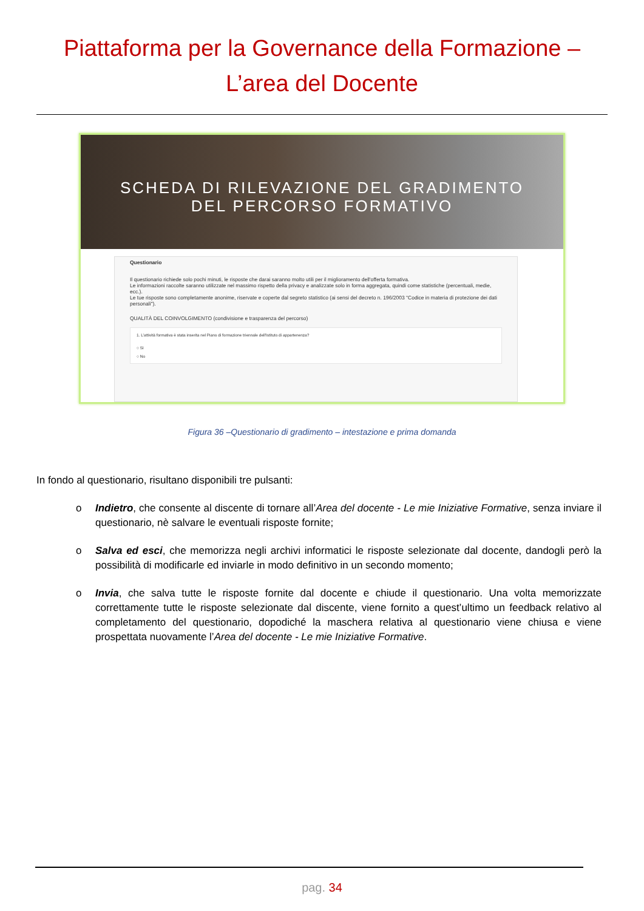Piattaforma per la Governance della Formazione –
L’area del Docente
SCHEDA DI RILEVAZIONE DEL GRADIMENTO
DEL PERCORSO FORMATIVO
Questionario
Il questionario richiede solo pochi minuti, le risposte che darai saranno molto utili per il miglioramento dell'offerta formativa.
Le informazioni raccolte saranno utilizzate nel massimo rispetto della privacy e analizzate solo in forma aggregata, quindi come statistiche (percentuali, medie, ecc.).
Le tue risposte sono completamente anonime, riservate e coperte dal segreto statistico (ai sensi del decreto n. 196/2003 "Codice in materia di protezione dei dati personali").
QUALITÀ DEL COINVOLGIMENTO (condivisione e trasparenza del percorso)
1. L'attività formativa è stata inserita nel Piano di formazione triennale dell'Istituto di appartenenza?
○ Sì
○ No
Figura 36 –Questionario di gradimento – intestazione e prima domanda
In fondo al questionario, risultano disponibili tre pulsanti:
o Indietro, che consente al discente di tornare all’Area del docente - Le mie Iniziative Formative, senza inviare il questionario, nè salvare le eventuali risposte fornite;
o Salva ed esci, che memorizza negli archivi informatici le risposte selezionate dal docente, dandogli però la possibilità di modificarle ed inviarle in modo definitivo in un secondo momento;
o Invia, che salva tutte le risposte fornite dal docente e chiude il questionario. Una volta memorizzate correttamente tutte le risposte selezionate dal discente, viene fornito a quest’ultimo un feedback relativo al completamento del questionario, dopodiché la maschera relativa al questionario viene chiusa e viene prospettata nuovamente l’Area del docente - Le mie Iniziative Formative.
pag. 34